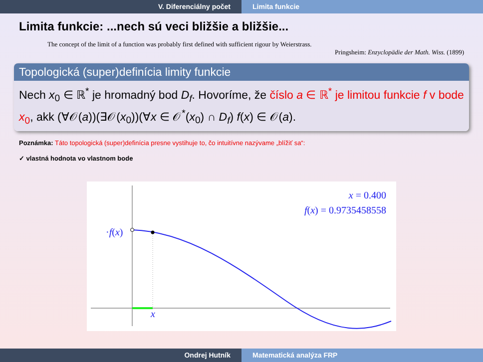V. Diferenciálny počet Limita funkcie
Limita funkcie: ...nech sú veci bližšie a bližšie...
The concept of the limit of a function was probably first defined with sufficient rigour by Weierstrass.
Pringsheim: Enzyclopädie der Math. Wiss. (1899)
Topologická (super)definícia limity funkcie
Nech x<sub>0</sub> ∈ ℝ<sup>*</sup> je hromadný bod D<sub>f</sub>. Hovoríme, že číslo a ∈ ℝ<sup>*</sup> je limitou funkcie f v bode x<sub>0</sub>, akk (∀𝒪(a))(∃𝒪(x<sub>0</sub>))(∀x ∈ 𝒪<sup>*</sup>(x<sub>0</sub>) ∩ D<sub>f</sub>) f(x) ∈ 𝒪(a).
Poznámka: Táto topologická (super)definícia presne vystihuje to, čo intuitívne nazývame „blížiť sa“:
✓ vlastná hodnota vo vlastnom bode
x = 0.400
f(x) = 0.9735458558
·f(x)
x
Ondrej Hutník Matematická analýza FRP